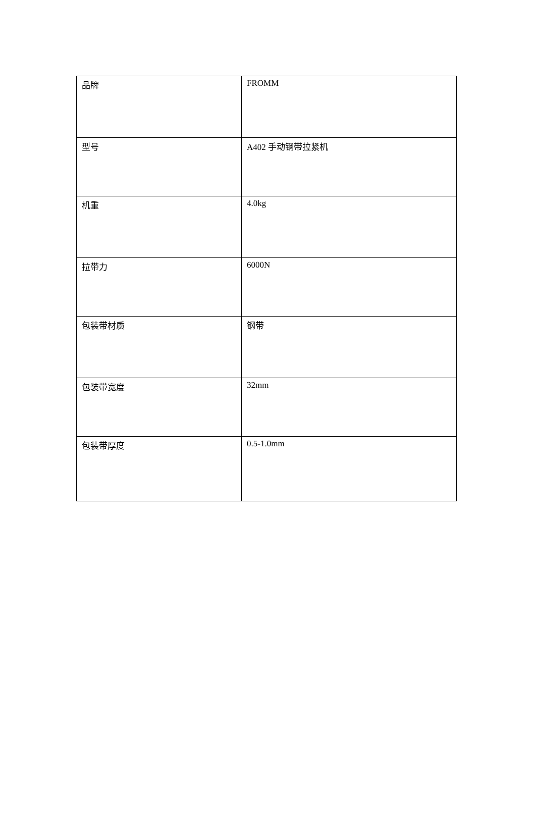| 品牌 | FROMM |
| 型号 | A402 手动钢带拉紧机 |
| 机重 | 4.0kg |
| 拉带力 | 6000N |
| 包装带材质 | 钢带 |
| 包装带宽度 | 32mm |
| 包装带厚度 | 0.5-1.0mm |